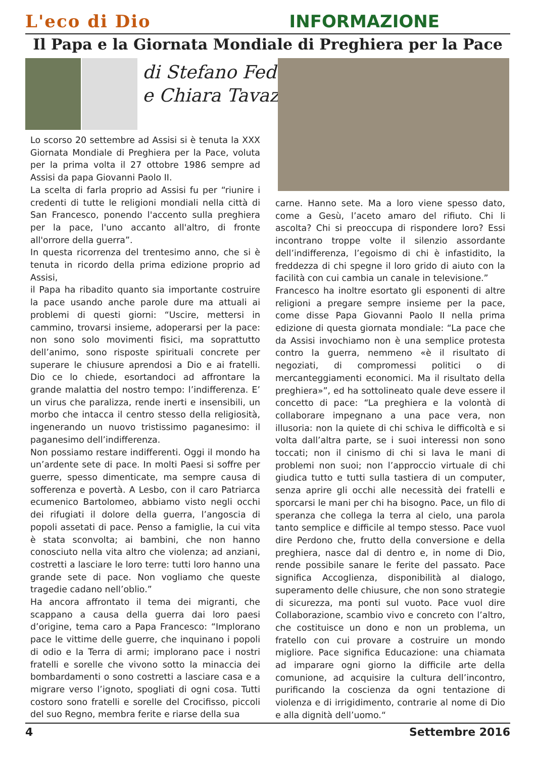L'eco di Dio INFORMAZIONE
Il Papa e la Giornata Mondiale di Preghiera per la Pace
di Stefano Fedeli
e Chiara Tavazzi
Lo scorso 20 settembre ad Assisi si è tenuta la XXX Giornata Mondiale di Preghiera per la Pace, voluta per la prima volta il 27 ottobre 1986 sempre ad Assisi da papa Giovanni Paolo II.
La scelta di farla proprio ad Assisi fu per “riunire i credenti di tutte le religioni mondiali nella città di San Francesco, ponendo l'accento sulla preghiera per la pace, l'uno accanto all'altro, di fronte all'orrore della guerra”.
In questa ricorrenza del trentesimo anno, che si è tenuta in ricordo della prima edizione proprio ad Assisi,
il Papa ha ribadito quanto sia importante costruire la pace usando anche parole dure ma attuali ai problemi di questi giorni: “Uscire, mettersi in cammino, trovarsi insieme, adoperarsi per la pace: non sono solo movimenti fisici, ma soprattutto dell’animo, sono risposte spirituali concrete per superare le chiusure aprendosi a Dio e ai fratelli. Dio ce lo chiede, esortandoci ad affrontare la grande malattia del nostro tempo: l’indifferenza. E’ un virus che paralizza, rende inerti e insensibili, un morbo che intacca il centro stesso della religiosità, ingenerando un nuovo tristissimo paganesimo: il paganesimo dell’indifferenza.
Non possiamo restare indifferenti. Oggi il mondo ha un’ardente sete di pace. In molti Paesi si soffre per guerre, spesso dimenticate, ma sempre causa di sofferenza e povertà. A Lesbo, con il caro Patriarca ecumenico Bartolomeo, abbiamo visto negli occhi dei rifugiati il dolore della guerra, l’angoscia di popoli assetati di pace. Penso a famiglie, la cui vita è stata sconvolta; ai bambini, che non hanno conosciuto nella vita altro che violenza; ad anziani, costretti a lasciare le loro terre: tutti loro hanno una grande sete di pace. Non vogliamo che queste tragedie cadano nell’oblio.”
Ha ancora affrontato il tema dei migranti, che scappano a causa della guerra dai loro paesi d’origine, tema caro a Papa Francesco: “Implorano pace le vittime delle guerre, che inquinano i popoli di odio e la Terra di armi; implorano pace i nostri fratelli e sorelle che vivono sotto la minaccia dei bombardamenti o sono costretti a lasciare casa e a migrare verso l’ignoto, spogliati di ogni cosa. Tutti costoro sono fratelli e sorelle del Crocifisso, piccoli del suo Regno, membra ferite e riarse della sua
carne. Hanno sete. Ma a loro viene spesso dato, come a Gesù, l’aceto amaro del rifiuto. Chi li ascolta? Chi si preoccupa di rispondere loro? Essi incontrano troppe volte il silenzio assordante dell’indifferenza, l’egoismo di chi è infastidito, la freddezza di chi spegne il loro grido di aiuto con la facilità con cui cambia un canale in televisione.”
Francesco ha inoltre esortato gli esponenti di altre religioni a pregare sempre insieme per la pace, come disse Papa Giovanni Paolo II nella prima edizione di questa giornata mondiale: “La pace che da Assisi invochiamo non è una semplice protesta contro la guerra, nemmeno «è il risultato di negoziati, di compromessi politici o di mercanteggiamenti economici. Ma il risultato della preghiera»”, ed ha sottolineato quale deve essere il concetto di pace: “La preghiera e la volontà di collaborare impegnano a una pace vera, non illusoria: non la quiete di chi schiva le difficoltà e si volta dall’altra parte, se i suoi interessi non sono toccati; non il cinismo di chi si lava le mani di problemi non suoi; non l’approccio virtuale di chi giudica tutto e tutti sulla tastiera di un computer, senza aprire gli occhi alle necessità dei fratelli e sporcarsi le mani per chi ha bisogno. Pace, un filo di speranza che collega la terra al cielo, una parola tanto semplice e difficile al tempo stesso. Pace vuol dire Perdono che, frutto della conversione e della preghiera, nasce dal di dentro e, in nome di Dio, rende possibile sanare le ferite del passato. Pace significa Accoglienza, disponibilità al dialogo, superamento delle chiusure, che non sono strategie di sicurezza, ma ponti sul vuoto. Pace vuol dire Collaborazione, scambio vivo e concreto con l’altro, che costituisce un dono e non un problema, un fratello con cui provare a costruire un mondo migliore. Pace significa Educazione: una chiamata ad imparare ogni giorno la difficile arte della comunione, ad acquisire la cultura dell’incontro, purificando la coscienza da ogni tentazione di violenza e di irrigidimento, contrarie al nome di Dio e alla dignità dell’uomo.“
4 Settembre 2016